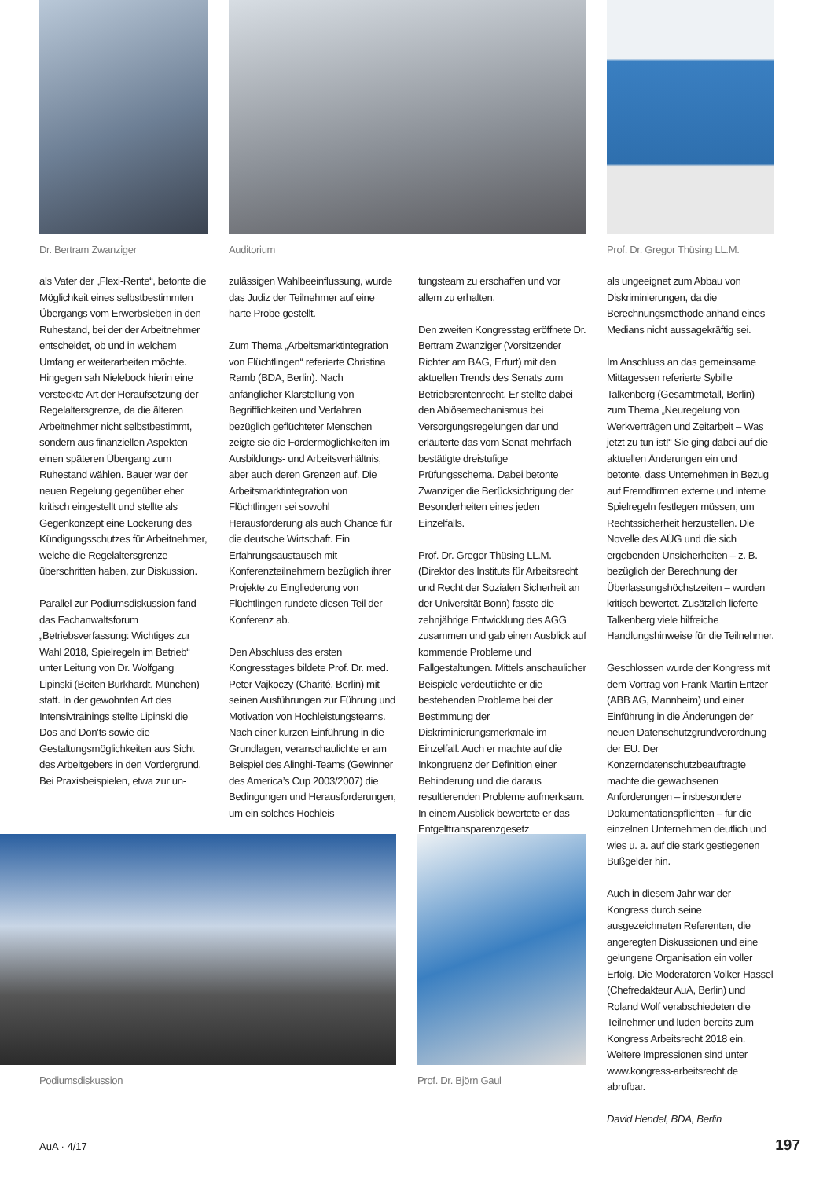Dr. Bertram Zwanziger Auditorium Prof. Dr. Gregor Thüsing LL.M.
als Vater der „Flexi-Rente“, betonte die Möglichkeit eines selbstbestimmten Übergangs vom Erwerbsleben in den Ruhestand, bei der der Arbeitnehmer entscheidet, ob und in welchem Umfang er weiterarbeiten möchte. Hingegen sah Nielebock hierin eine versteckte Art der Heraufsetzung der Regelaltersgrenze, da die älteren Arbeitnehmer nicht selbstbestimmt, sondern aus finanziellen Aspekten einen späteren Übergang zum Ruhestand wählen. Bauer war der neuen Regelung gegenüber eher kritisch eingestellt und stellte als Gegenkonzept eine Lockerung des Kündigungsschutzes für Arbeitnehmer, welche die Regelaltersgrenze überschritten haben, zur Diskussion.
Parallel zur Podiumsdiskussion fand das Fachanwaltsforum „Betriebsverfassung: Wichtiges zur Wahl 2018, Spielregeln im Betrieb“ unter Leitung von Dr. Wolfgang Lipinski (Beiten Burkhardt, München) statt. In der gewohnten Art des Intensivtrainings stellte Lipinski die Dos and Don’ts sowie die Gestaltungsmöglichkeiten aus Sicht des Arbeitgebers in den Vordergrund. Bei Praxisbeispielen, etwa zur un-
zulässigen Wahlbeeinflussung, wurde das Judiz der Teilnehmer auf eine harte Probe gestellt.
Zum Thema „Arbeitsmarktintegration von Flüchtlingen“ referierte Christina Ramb (BDA, Berlin). Nach anfänglicher Klarstellung von Begrifflichkeiten und Verfahren bezüglich geflüchteter Menschen zeigte sie die Fördermöglichkeiten im Ausbildungs- und Arbeitsverhältnis, aber auch deren Grenzen auf. Die Arbeitsmarktintegration von Flüchtlingen sei sowohl Herausforderung als auch Chance für die deutsche Wirtschaft. Ein Erfahrungsaustausch mit Konferenzteilnehmern bezüglich ihrer Projekte zu Eingliederung von Flüchtlingen rundete diesen Teil der Konferenz ab.
Den Abschluss des ersten Kongresstages bildete Prof. Dr. med. Peter Vajkoczy (Charité, Berlin) mit seinen Ausführungen zur Führung und Motivation von Hochleistungsteams. Nach einer kurzen Einführung in die Grundlagen, veranschaulichte er am Beispiel des Alinghi-Teams (Gewinner des America’s Cup 2003/2007) die Bedingungen und Herausforderungen, um ein solches Hochleis-
tungsteam zu erschaffen und vor allem zu erhalten.
Den zweiten Kongresstag eröffnete Dr. Bertram Zwanziger (Vorsitzender Richter am BAG, Erfurt) mit den aktuellen Trends des Senats zum Betriebsrentenrecht. Er stellte dabei den Ablösemechanismus bei Versorgungsregelungen dar und erläuterte das vom Senat mehrfach bestätigte dreistufige Prüfungsschema. Dabei betonte Zwanziger die Berücksichtigung der Besonderheiten eines jeden Einzelfalls.
Prof. Dr. Gregor Thüsing LL.M. (Direktor des Instituts für Arbeitsrecht und Recht der Sozialen Sicherheit an der Universität Bonn) fasste die zehnjährige Entwicklung des AGG zusammen und gab einen Ausblick auf kommende Probleme und Fallgestaltungen. Mittels anschaulicher Beispiele verdeutlichte er die bestehenden Probleme bei der Bestimmung der Diskriminierungsmerkmale im Einzelfall. Auch er machte auf die Inkongruenz der Definition einer Behinderung und die daraus resultierenden Probleme aufmerksam. In einem Ausblick bewertete er das Entgelttransparenzgesetz
Podiumsdiskussion Prof. Dr. Björn Gaul
als ungeeignet zum Abbau von Diskriminierungen, da die Berechnungsmethode anhand eines Medians nicht aussagekräftig sei.
Im Anschluss an das gemeinsame Mittagessen referierte Sybille Talkenberg (Gesamtmetall, Berlin) zum Thema „Neuregelung von Werkverträgen und Zeitarbeit – Was jetzt zu tun ist!“ Sie ging dabei auf die aktuellen Änderungen ein und betonte, dass Unternehmen in Bezug auf Fremdfirmen externe und interne Spielregeln festlegen müssen, um Rechtssicherheit herzustellen. Die Novelle des AÜG und die sich ergebenden Unsicherheiten – z. B. bezüglich der Berechnung der Überlassungshöchstzeiten – wurden kritisch bewertet. Zusätzlich lieferte Talkenberg viele hilfreiche Handlungshinweise für die Teilnehmer.
Geschlossen wurde der Kongress mit dem Vortrag von Frank-Martin Entzer (ABB AG, Mannheim) und einer Einführung in die Änderungen der neuen Datenschutzgrundverordnung der EU. Der Konzerndatenschutzbeauftragte machte die gewachsenen Anforderungen – insbesondere Dokumentationspflichten – für die einzelnen Unternehmen deutlich und wies u. a. auf die stark gestiegenen Bußgelder hin.
Auch in diesem Jahr war der Kongress durch seine ausgezeichneten Referenten, die angeregten Diskussionen und eine gelungene Organisation ein voller Erfolg. Die Moderatoren Volker Hassel (Chefredakteur AuA, Berlin) und Roland Wolf verabschiedeten die Teilnehmer und luden bereits zum Kongress Arbeitsrecht 2018 ein. Weitere Impressionen sind unter www.kongress-arbeitsrecht.de abrufbar.
David Hendel, BDA, Berlin
AuA · 4/17 197